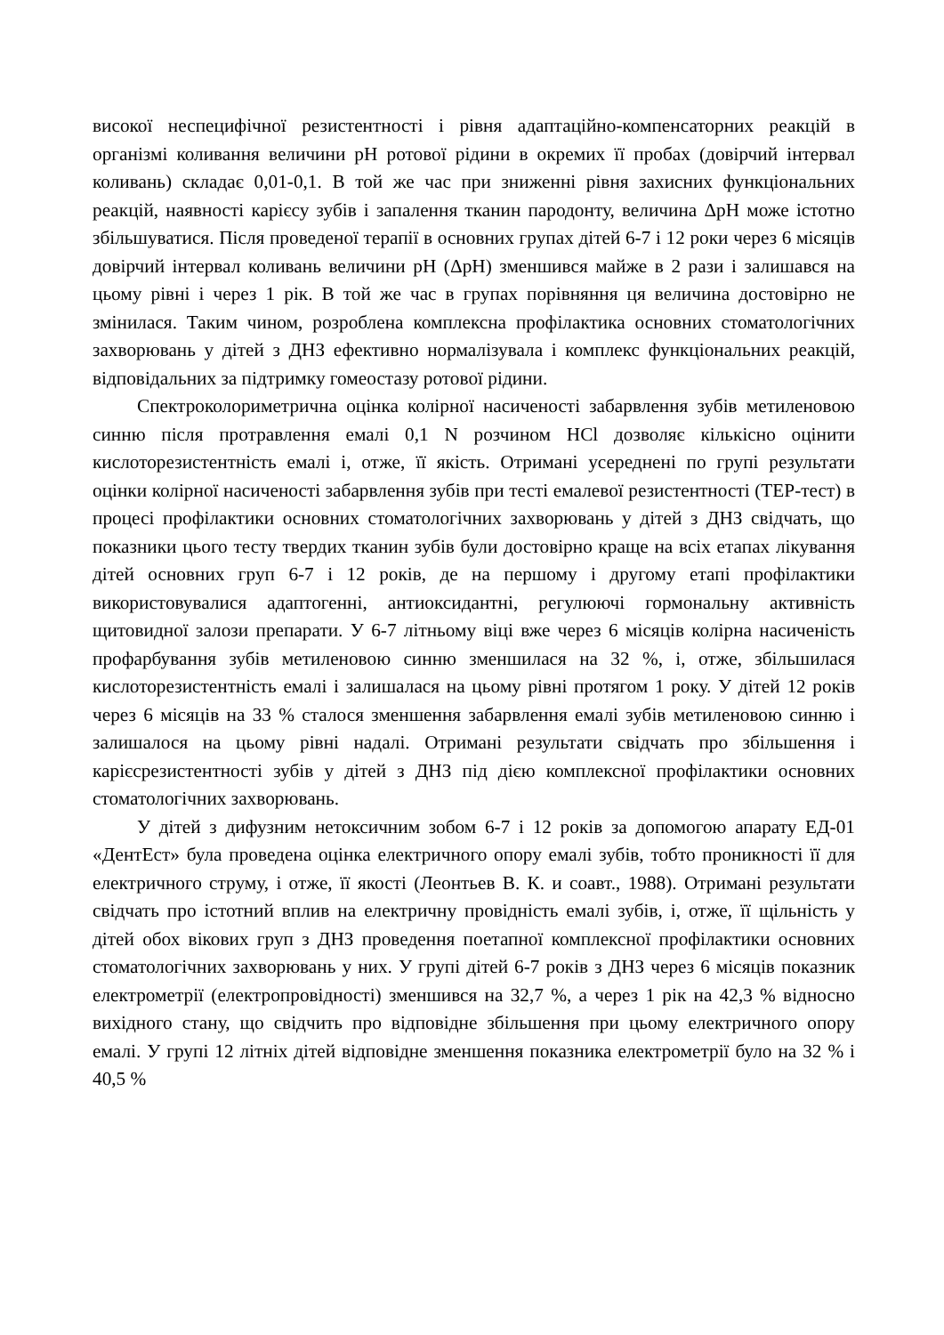високої неспецифічної резистентності і рівня адаптаційно-компенсаторних реакцій в організмі коливання величини рН ротової рідини в окремих її пробах (довірчий інтервал коливань) складає 0,01-0,1. В той же час при зниженні рівня захисних функціональних реакцій, наявності карієсу зубів і запалення тканин пародонту, величина ΔрН може істотно збільшуватися. Після проведеної терапії в основних групах дітей 6-7 і 12 роки через 6 місяців довірчий інтервал коливань величини рН (ΔрН) зменшився майже в 2 рази і залишався на цьому рівні і через 1 рік. В той же час в групах порівняння ця величина достовірно не змінилася. Таким чином, розроблена комплексна профілактика основних стоматологічних захворювань у дітей з ДНЗ ефективно нормалізувала і комплекс функціональних реакцій, відповідальних за підтримку гомеостазу ротової рідини.
Спектроколориметрична оцінка колірної насиченості забарвлення зубів метиленовою синню після протравлення емалі 0,1 N розчином HCl дозволяє кількісно оцінити кислоторезистентність емалі і, отже, її якість. Отримані усереднені по групі результати оцінки колірної насиченості забарвлення зубів при тесті емалевої резистентності (ТЕР-тест) в процесі профілактики основних стоматологічних захворювань у дітей з ДНЗ свідчать, що показники цього тесту твердих тканин зубів були достовірно краще на всіх етапах лікування дітей основних груп 6-7 і 12 років, де на першому і другому етапі профілактики використовувалися адаптогенні, антиоксидантні, регулюючі гормональну активність щитовидної залози препарати. У 6-7 літньому віці вже через 6 місяців колірна насиченість профарбування зубів метиленовою синню зменшилася на 32 %, і, отже, збільшилася кислоторезистентність емалі і залишалася на цьому рівні протягом 1 року. У дітей 12 років через 6 місяців на 33 % сталося зменшення забарвлення емалі зубів метиленовою синню і залишалося на цьому рівні надалі. Отримані результати свідчать про збільшення і карієсрезистентності зубів у дітей з ДНЗ під дією комплексної профілактики основних стоматологічних захворювань.
У дітей з дифузним нетоксичним зобом 6-7 і 12 років за допомогою апарату ЕД-01 «ДентЕст» була проведена оцінка електричного опору емалі зубів, тобто проникності її для електричного струму, і отже, її якості (Леонтьев В. К. и соавт., 1988). Отримані результати свідчать про істотний вплив на електричну провідність емалі зубів, і, отже, її щільність у дітей обох вікових груп з ДНЗ проведення поетапної комплексної профілактики основних стоматологічних захворювань у них. У групі дітей 6-7 років з ДНЗ через 6 місяців показник електрометрії (електропровідності) зменшився на 32,7 %, а через 1 рік на 42,3 % відносно вихідного стану, що свідчить про відповідне збільшення при цьому електричного опору емалі. У групі 12 літніх дітей відповідне зменшення показника електрометрії було на 32 % і 40,5 %